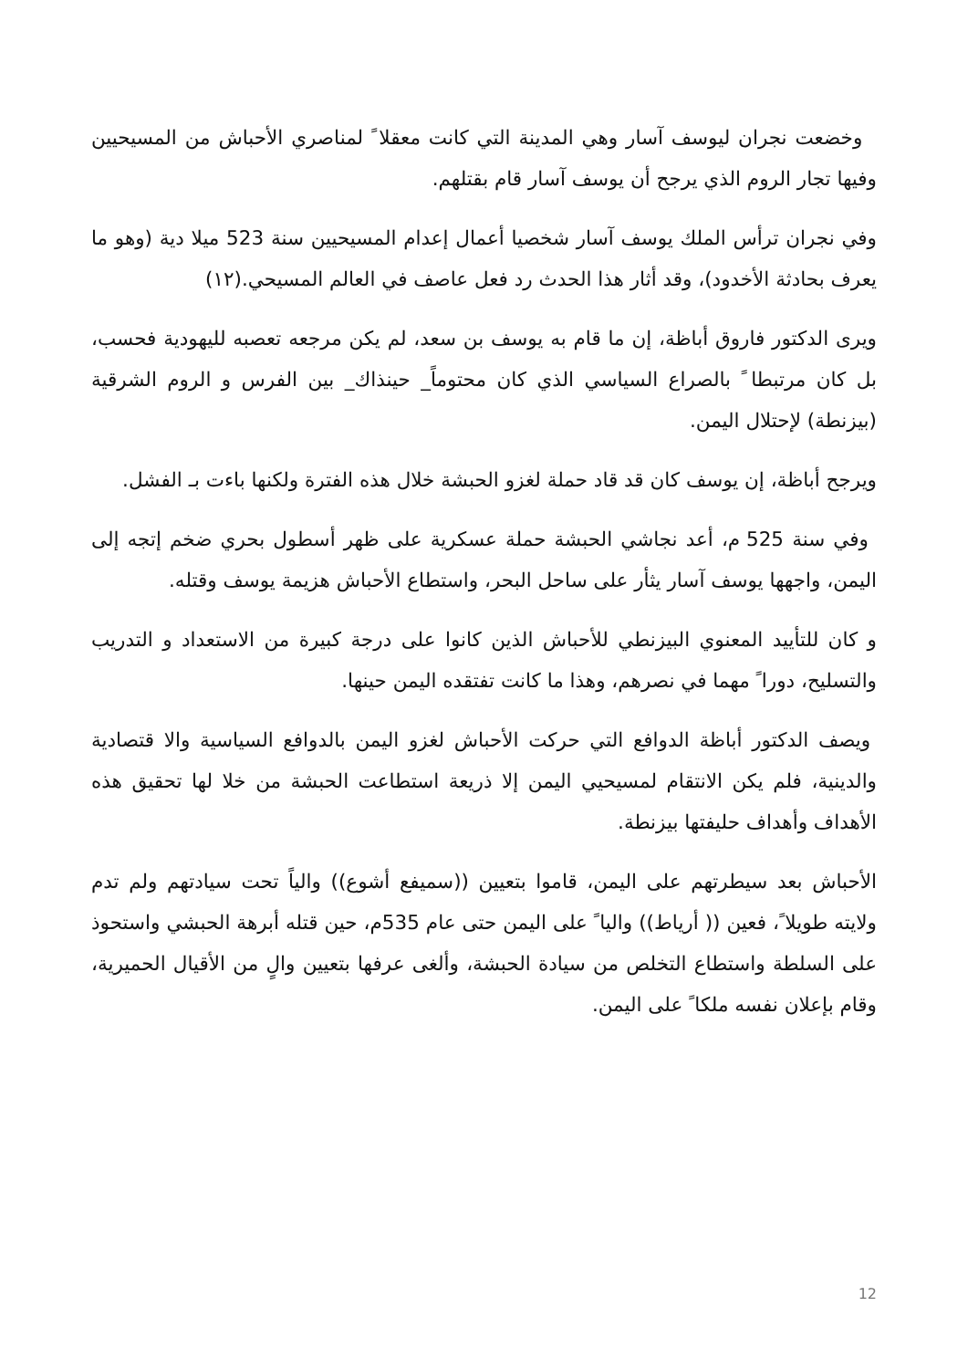وخضعت نجران ليوسف آسار وهي المدينة التي كانت معقلا ً لمناصري الأحباش من المسيحيين وفيها تجار الروم الذي يرجح أن يوسف آسار قام بقتلهم.
وفي نجران ترأس الملك يوسف آسار شخصيا أعمال إعدام المسيحيين سنة 523 ميلا دية (وهو ما يعرف بحادثة الأخدود)، وقد أثار هذا الحدث رد فعل عاصف في العالم المسيحي.(١٢)
ويرى الدكتور فاروق أباظة، إن ما قام به يوسف بن سعد، لم يكن مرجعه تعصبه لليهودية فحسب، بل كان مرتبطا ً بالصراع السياسي الذي كان محتوماً_ حينذاك_ بين الفرس و الروم الشرقية (بيزنطة) لإحتلال اليمن.
ويرجح أباظة، إن يوسف كان قد قاد حملة لغزو الحبشة خلال هذه الفترة ولكنها باءت بـ الفشل.
وفي سنة 525 م، أعد نجاشي الحبشة حملة عسكرية على ظهر أسطول بحري ضخم إتجه إلى اليمن، واجهها يوسف آسار يثأر على ساحل البحر، واستطاع الأحباش هزيمة يوسف وقتله.
و كان للتأييد المعنوي البيزنطي للأحباش الذين كانوا على درجة كبيرة من الاستعداد و التدريب والتسليح، دورا ً مهما في نصرهم، وهذا ما كانت تفتقده اليمن حينها.
ويصف الدكتور أباظة الدوافع التي حركت الأحباش لغزو اليمن بالدوافع السياسية والا قتصادية والدينية، فلم يكن الانتقام لمسيحيي اليمن إلا ذريعة استطاعت الحبشة من خلا لها تحقيق هذه الأهداف وأهداف حليفتها بيزنطة.
الأحباش بعد سيطرتهم على اليمن، قاموا بتعيين ((سميفع أشوع)) والياً تحت سيادتهم ولم تدم ولايته طويلا ً، فعين (( أرياط)) واليا ً على اليمن حتى عام 535م، حين قتله أبرهة الحبشي واستحوذ على السلطة واستطاع التخلص من سيادة الحبشة، وألغى عرفها بتعيين والٍ من الأقيال الحميرية، وقام بإعلان نفسه ملكا ً على اليمن.
12